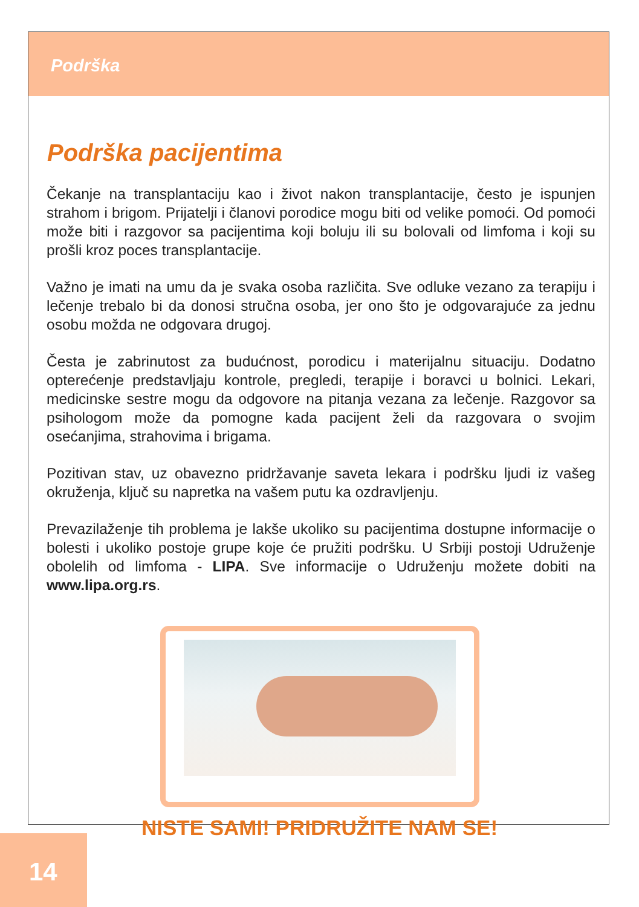Podrška
Podrška pacijentima
Čekanje na transplantaciju kao i život nakon transplantacije, često je ispunjen strahom i brigom. Prijatelji i članovi porodice mogu biti od velike pomoći. Od pomoći može biti i razgovor sa pacijentima koji boluju ili su bolovali od limfoma i koji su prošli kroz poces transplantacije.
Važno je imati na umu da je svaka osoba različita. Sve odluke vezano za terapiju i lečenje trebalo bi da donosi stručna osoba, jer ono što je odgovarajuće za jednu osobu možda ne odgovara drugoj.
Česta je zabrinutost za budućnost, porodicu i materijalnu situaciju. Dodatno opterećenje predstavljaju kontrole, pregledi, terapije i boravci u bolnici. Lekari, medicinske sestre mogu da odgovore na pitanja vezana za lečenje. Razgovor sa psihologom može da pomogne kada pacijent želi da razgovara o svojim osećanjima, strahovima i brigama.
Pozitivan stav, uz obavezno pridržavanje saveta lekara i podršku ljudi iz vašeg okruženja, ključ su napretka na vašem putu ka ozdravljenju.
Prevazilaženje tih problema je lakše ukoliko su pacijentima dostupne informacije o bolesti i ukoliko postoje grupe koje će pružiti podršku. U Srbiji postoji Udruženje obolelih od limfoma - LIPA. Sve informacije o Udruženju možete dobiti na www.lipa.org.rs.
NISTE SAMI! PRIDRUŽITE NAM SE!
14